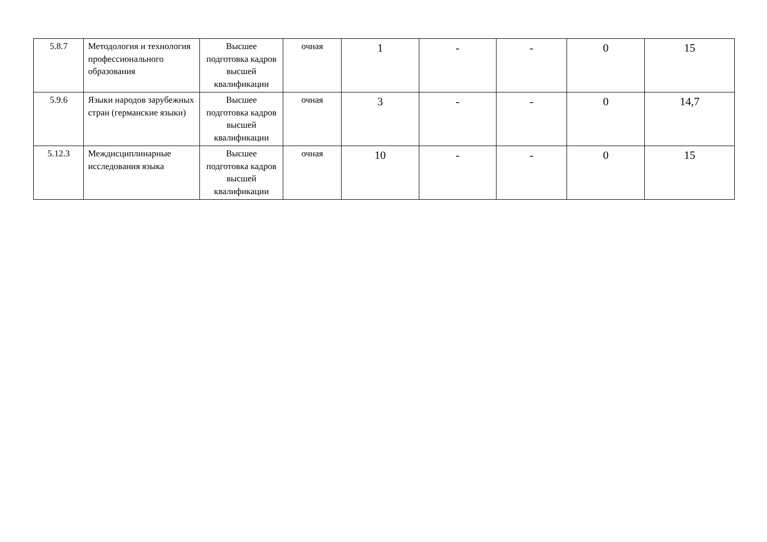| 5.8.7 | Методология и технология профессионального образования | Высшее подготовка кадров высшей квалификации | очная | 1 | - | - | 0 | 15 |
| 5.9.6 | Языки народов зарубежных стран (германские языки) | Высшее подготовка кадров высшей квалификации | очная | 3 | - | - | 0 | 14,7 |
| 5.12.3 | Междисциплинарные исследования языка | Высшее подготовка кадров высшей квалификации | очная | 10 | - | - | 0 | 15 |